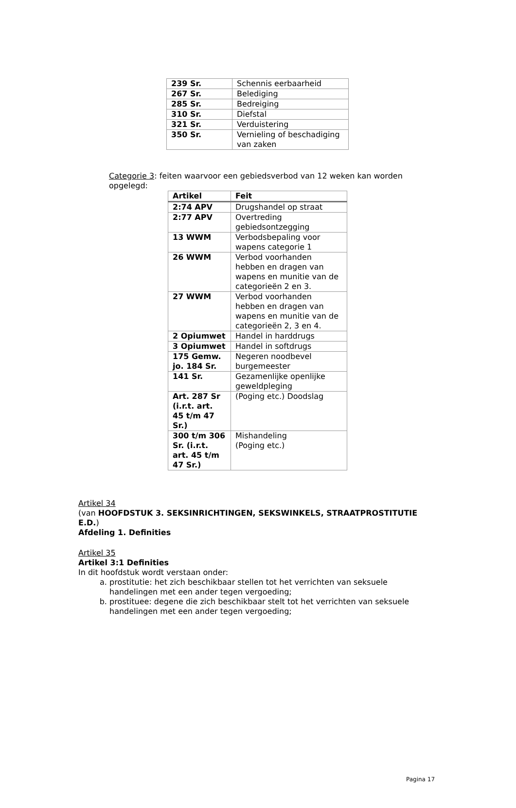| 239 Sr. | Schennis eerbaarheid |
| 267 Sr. | Belediging |
| 285 Sr. | Bedreiging |
| 310 Sr. | Diefstal |
| 321 Sr. | Verduistering |
| 350 Sr. | Vernieling of beschadiging van zaken |
Categorie 3: feiten waarvoor een gebiedsverbod van 12 weken kan worden opgelegd:
| Artikel | Feit |
| --- | --- |
| 2:74 APV | Drugshandel op straat |
| 2:77 APV | Overtreding gebiedsontzegging |
| 13 WWM | Verbodsbepaling voor wapens categorie 1 |
| 26 WWM | Verbod voorhanden hebben en dragen van wapens en munitie van de categorieën 2 en 3. |
| 27 WWM | Verbod voorhanden hebben en dragen van wapens en munitie van de categorieën 2, 3 en 4. |
| 2 Opiumwet | Handel in harddrugs |
| 3 Opiumwet | Handel in softdrugs |
| 175 Gemw. jo. 184 Sr. | Negeren noodbevel burgemeester |
| 141 Sr. | Gezamenlijke openlijke geweldpleging |
| Art. 287 Sr (i.r.t. art. 45 t/m 47 Sr.) | (Poging etc.) Doodslag |
| 300 t/m 306 Sr. (i.r.t. art. 45 t/m 47 Sr.) | Mishandeling (Poging etc.) |
Artikel 34
(van HOOFDSTUK 3. SEKSINRICHTINGEN, SEKSWINKELS, STRAATPROSTITUTIE E.D.)
Afdeling 1. Definities
Artikel 35
Artikel 3:1 Definities
In dit hoofdstuk wordt verstaan onder:
a. prostitutie: het zich beschikbaar stellen tot het verrichten van seksuele handelingen met een ander tegen vergoeding;
b. prostituee: degene die zich beschikbaar stelt tot het verrichten van seksuele handelingen met een ander tegen vergoeding;
Pagina 17